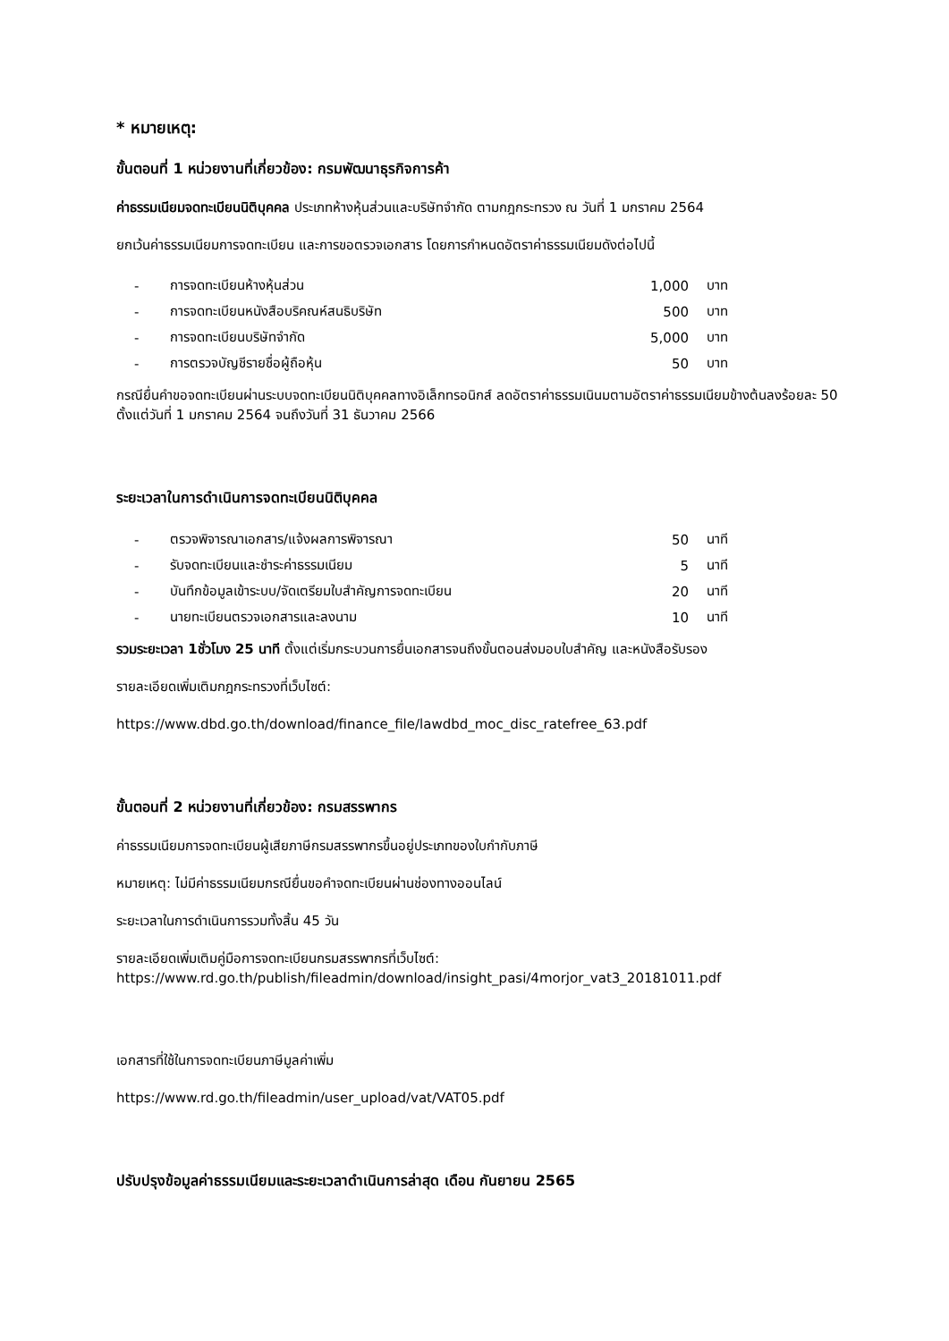* หมายเหตุ:
ขั้นตอนที่ 1 หน่วยงานที่เกี่ยวข้อง: กรมพัฒนาธุรกิจการค้า
ค่าธรรมเนียมจดทะเบียนนิติบุคคล ประเภทห้างหุ้นส่วนและบริษัทจำกัด ตามกฎกระทรวง ณ วันที่ 1 มกราคม 2564
ยกเว้นค่าธรรมเนียมการจดทะเบียน และการขอตรวจเอกสาร โดยการกำหนดอัตราค่าธรรมเนียมดังต่อไปนี้
| - | การจดทะเบียนห้างหุ้นส่วน | 1,000 | บาท |
| - | การจดทะเบียนหนังสือบริคณห์สนธิบริษัท | 500 | บาท |
| - | การจดทะเบียนบริษัทจำกัด | 5,000 | บาท |
| - | การตรวจบัญชีรายชื่อผู้ถือหุ้น | 50 | บาท |
กรณียื่นคำขอจดทะเบียนผ่านระบบจดทะเบียนนิติบุคคลทางอิเล็กทรอนิกส์ ลดอัตราค่าธรรมเนินมตามอัตราค่าธรรมเนียมข้างต้นลงร้อยละ 50 ตั้งแต่วันที่ 1 มกราคม 2564 จนถึงวันที่ 31 ธันวาคม 2566
ระยะเวลาในการดำเนินการจดทะเบียนนิติบุคคล
| - | ตรวจพิจารณาเอกสาร/แจ้งผลการพิจารณา | 50 | นาที |
| - | รับจดทะเบียนและชำระค่าธรรมเนียม | 5 | นาที |
| - | บันทึกข้อมูลเข้าระบบ/จัดเตรียมใบสำคัญการจดทะเบียน | 20 | นาที |
| - | นายทะเบียนตรวจเอกสารและลงนาม | 10 | นาที |
รวมระยะเวลา 1ชั่วโมง 25 นาที ตั้งแต่เริ่มกระบวนการยื่นเอกสารจนถึงขั้นตอนส่งมอบใบสำคัญ และหนังสือรับรอง
รายละเอียดเพิ่มเติมกฎกระทรวงที่เว็บไซต์:
https://www.dbd.go.th/download/finance_file/lawdbd_moc_disc_ratefree_63.pdf
ขั้นตอนที่ 2 หน่วยงานที่เกี่ยวข้อง: กรมสรรพากร
ค่าธรรมเนียมการจดทะเบียนผู้เสียภาษีกรมสรรพากรขึ้นอยู่ประเภทของใบกำกับภาษี
หมายเหตุ: ไม่มีค่าธรรมเนียมกรณียื่นขอคำจดทะเบียนผ่านช่องทางออนไลน์
ระยะเวลาในการดำเนินการรวมทั้งสิ้น 45 วัน
รายละเอียดเพิ่มเติมคู่มือการจดทะเบียนกรมสรรพากรที่เว็บไซต์:
https://www.rd.go.th/publish/fileadmin/download/insight_pasi/4morjor_vat3_20181011.pdf
เอกสารที่ใช้ในการจดทะเบียนภาษีมูลค่าเพิ่ม
https://www.rd.go.th/fileadmin/user_upload/vat/VAT05.pdf
ปรับปรุงข้อมูลค่าธรรมเนียมและระยะเวลาดำเนินการล่าสุด เดือน กันยายน 2565